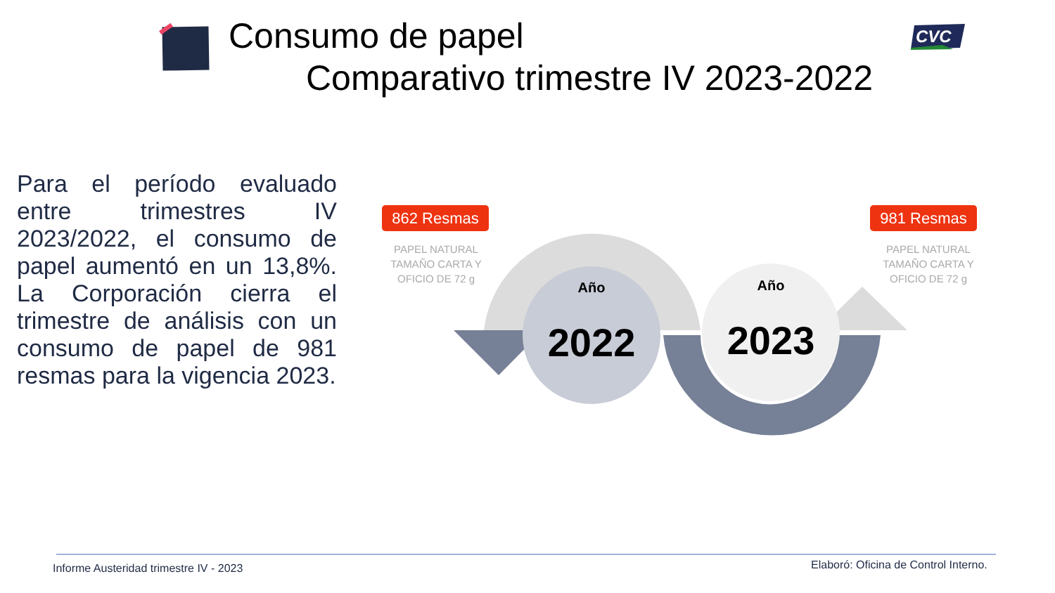Consumo de papel
Comparativo trimestre IV 2023-2022
CVC
Para el período evaluado entre trimestres IV 2023/2022, el consumo de papel aumentó en un 13,8%. La Corporación cierra el trimestre de análisis con un consumo de papel de 981 resmas para la vigencia 2023.
862 Resmas 981 Resmas
PAPEL NATURAL TAMAÑO CARTA Y OFICIO DE 72 g
PAPEL NATURAL TAMAÑO CARTA Y OFICIO DE 72 g
Año
2022
Año
2023
Informe Austeridad trimestre IV - 2023
Elaboró: Oficina de Control Interno.